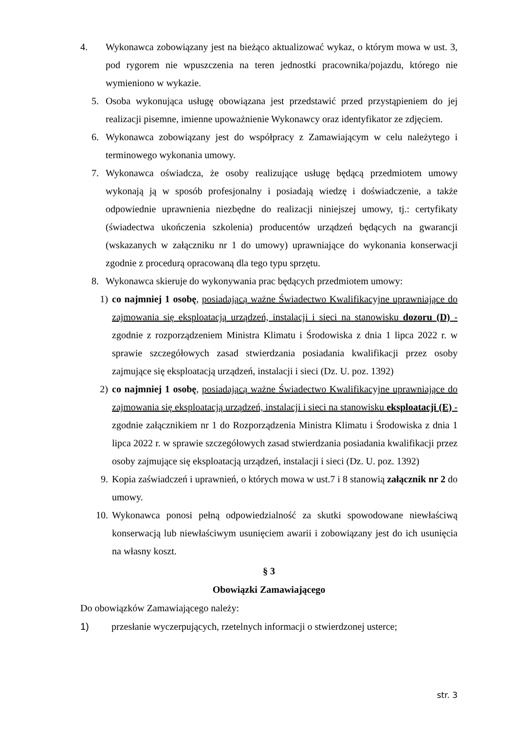4. Wykonawca zobowiązany jest na bieżąco aktualizować wykaz, o którym mowa w ust. 3, pod rygorem nie wpuszczenia na teren jednostki pracownika/pojazdu, którego nie wymieniono w wykazie.
5. Osoba wykonująca usługę obowiązana jest przedstawić przed przystąpieniem do jej realizacji pisemne, imienne upoważnienie Wykonawcy oraz identyfikator ze zdjęciem.
6. Wykonawca zobowiązany jest do współpracy z Zamawiającym w celu należytego i terminowego wykonania umowy.
7. Wykonawca oświadcza, że osoby realizujące usługę będącą przedmiotem umowy wykonają ją w sposób profesjonalny i posiadają wiedzę i doświadczenie, a także odpowiednie uprawnienia niezbędne do realizacji niniejszej umowy, tj.: certyfikaty (świadectwa ukończenia szkolenia) producentów urządzeń będących na gwarancji (wskazanych w załączniku nr 1 do umowy) uprawniające do wykonania konserwacji zgodnie z procedurą opracowaną dla tego typu sprzętu.
8. Wykonawca skieruje do wykonywania prac będących przedmiotem umowy:
1) co najmniej 1 osobę, posiadającą ważne Świadectwo Kwalifikacyjne uprawniające do zajmowania się eksploatacją urządzeń, instalacji i sieci na stanowisku dozoru (D) - zgodnie z rozporządzeniem Ministra Klimatu i Środowiska z dnia 1 lipca 2022 r. w sprawie szczegółowych zasad stwierdzania posiadania kwalifikacji przez osoby zajmujące się eksploatacją urządzeń, instalacji i sieci (Dz. U. poz. 1392)
2) co najmniej 1 osobę, posiadającą ważne Świadectwo Kwalifikacyjne uprawniające do zajmowania się eksploatacją urządzeń, instalacji i sieci na stanowisku eksploatacji (E) - zgodnie załącznikiem nr 1 do Rozporządzenia Ministra Klimatu i Środowiska z dnia 1 lipca 2022 r. w sprawie szczegółowych zasad stwierdzania posiadania kwalifikacji przez osoby zajmujące się eksploatacją urządzeń, instalacji i sieci (Dz. U. poz. 1392)
9. Kopia zaświadczeń i uprawnień, o których mowa w ust.7 i 8 stanowią załącznik nr 2 do umowy.
10.
Wykonawca ponosi pełną odpowiedzialność za skutki spowodowane niewłaściwą konserwacją lub niewłaściwym usunięciem awarii i zobowiązany jest do ich usunięcia na własny koszt.
§ 3
Obowiązki Zamawiającego
Do obowiązków Zamawiającego należy:
1) przesłanie wyczerpujących, rzetelnych informacji o stwierdzonej usterce;
str. 3